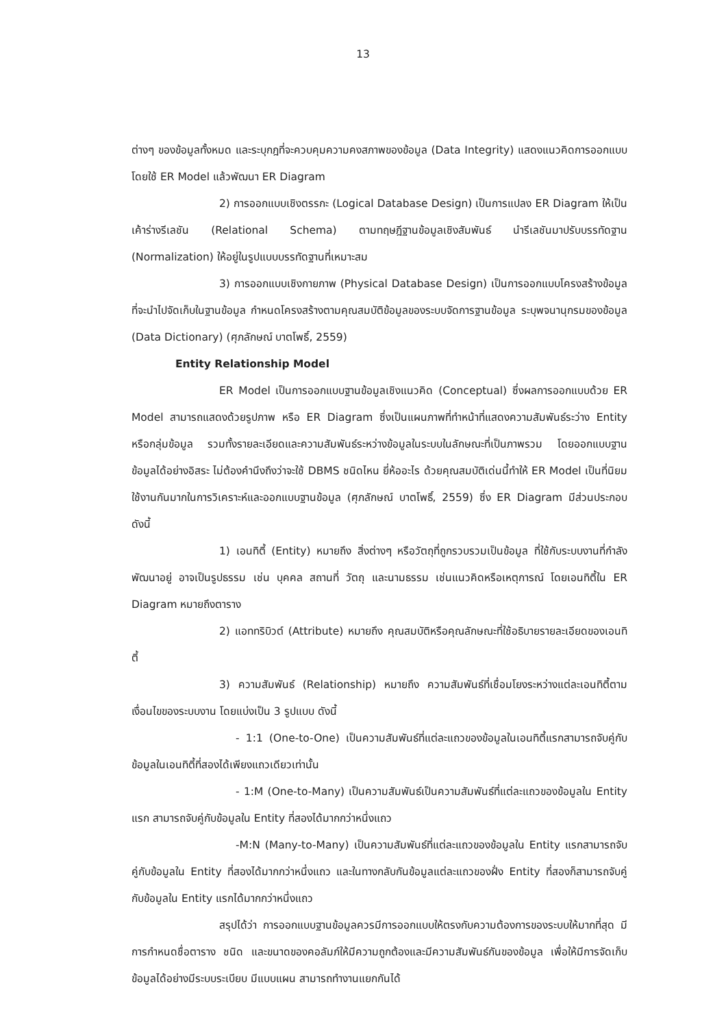13
ต่างๆ ของข้อมูลทั้งหมด และระบุกฎที่จะควบคุมความคงสภาพของข้อมูล (Data Integrity) แสดงแนวคิดการออกแบบโดยใช้ ER Model แล้วพัฒนา ER Diagram
2) การออกแบบเชิงตรรกะ (Logical Database Design) เป็นการแปลง ER Diagram ให้เป็นเค้าร่างรีเลชัน (Relational Schema) ตามทฤษฎีฐานข้อมูลเชิงสัมพันธ์ นำรีเลชันมาปรับบรรทัดฐาน (Normalization) ให้อยู่ในรูปแบบบรรทัดฐานที่เหมาะสม
3) การออกแบบเชิงกายภาพ (Physical Database Design) เป็นการออกแบบโครงสร้างข้อมูลที่จะนำไปจัดเก็บในฐานข้อมูล กำหนดโครงสร้างตามคุณสมบัติข้อมูลของระบบจัดการฐานข้อมูล ระบุพจนานุกรมของข้อมูล (Data Dictionary) (ศุภลักษณ์ บาตโพธิ์, 2559)
Entity Relationship Model
ER Model เป็นการออกแบบฐานข้อมูลเชิงแนวคิด (Conceptual) ซึ่งผลการออกแบบด้วย ER Model สามารถแสดงด้วยรูปภาพ หรือ ER Diagram ซึ่งเป็นแผนภาพที่ทำหน้าที่แสดงความสัมพันธ์ระว่าง Entity หรือกลุ่มข้อมูล รวมทั้งรายละเอียดและความสัมพันธ์ระหว่างข้อมูลในระบบในลักษณะที่เป็นภาพรวม โดยออกแบบฐานข้อมูลได้อย่างอิสระ ไม่ต้องคำนึงถึงว่าจะใช้ DBMS ชนิดไหน ยี่ห้ออะไร ด้วยคุณสมบัติเด่นนี้ทำให้ ER Model เป็นที่นิยมใช้งานกันมากในการวิเคราะห์และออกแบบฐานข้อมูล (ศุภลักษณ์ บาตโพธิ์, 2559) ซึ่ง ER Diagram มีส่วนประกอบดังนี้
1) เอนทิตี้ (Entity) หมายถึง สิ่งต่างๆ หรือวัตถุที่ถูกรวบรวมเป็นข้อมูล ที่ใช้กับระบบงานที่กำลังพัฒนาอยู่ อาจเป็นรูปธรรม เช่น บุคคล สถานที่ วัตถุ และนามธรรม เช่นแนวคิดหรือเหตุการณ์ โดยเอนทิตี้ใน ER Diagram หมายถึงตาราง
2) แอททริบิวต์ (Attribute) หมายถึง คุณสมบัติหรือคุณลักษณะที่ใช้อธิบายรายละเอียดของเอนทิตี้
3) ความสัมพันธ์ (Relationship) หมายถึง ความสัมพันธ์ที่เชื่อมโยงระหว่างแต่ละเอนทิตี้ตามเงื่อนไขของระบบงาน โดยแบ่งเป็น 3 รูปแบบ ดังนี้
- 1:1 (One-to-One) เป็นความสัมพันธ์ที่แต่ละแถวของข้อมูลในเอนทิตี้แรกสามารถจับคู่กับข้อมูลในเอนทิตี้ที่สองได้เพียงแถวเดียวเท่านั้น
- 1:M (One-to-Many) เป็นความสัมพันธ์เป็นความสัมพันธ์ที่แต่ละแถวของข้อมูลใน Entity แรก สามารถจับคู่กับข้อมูลใน Entity ที่สองได้มากกว่าหนึ่งแถว
-M:N (Many-to-Many) เป็นความสัมพันธ์ที่แต่ละแถวของข้อมูลใน Entity แรกสามารถจับคู่กับข้อมูลใน Entity ที่สองได้มากกว่าหนึ่งแถว และในทางกลับกันข้อมูลแต่ละแถวของฝั่ง Entity ที่สองก็สามารถจับคู่กับข้อมูลใน Entity แรกได้มากกว่าหนึ่งแถว
สรุปได้ว่า การออกแบบฐานข้อมูลควรมีการออกแบบให้ตรงกับความต้องการของระบบให้มากที่สุด มีการกำหนดชื่อตาราง ชนิด และขนาดของคอลัมภ์ให้มีความถูกต้องและมีความสัมพันธ์กันของข้อมูล เพื่อให้มีการจัดเก็บข้อมูลได้อย่างมีระบบระเบียบ มีแบบแผน สามารถทำงานแยกกันได้